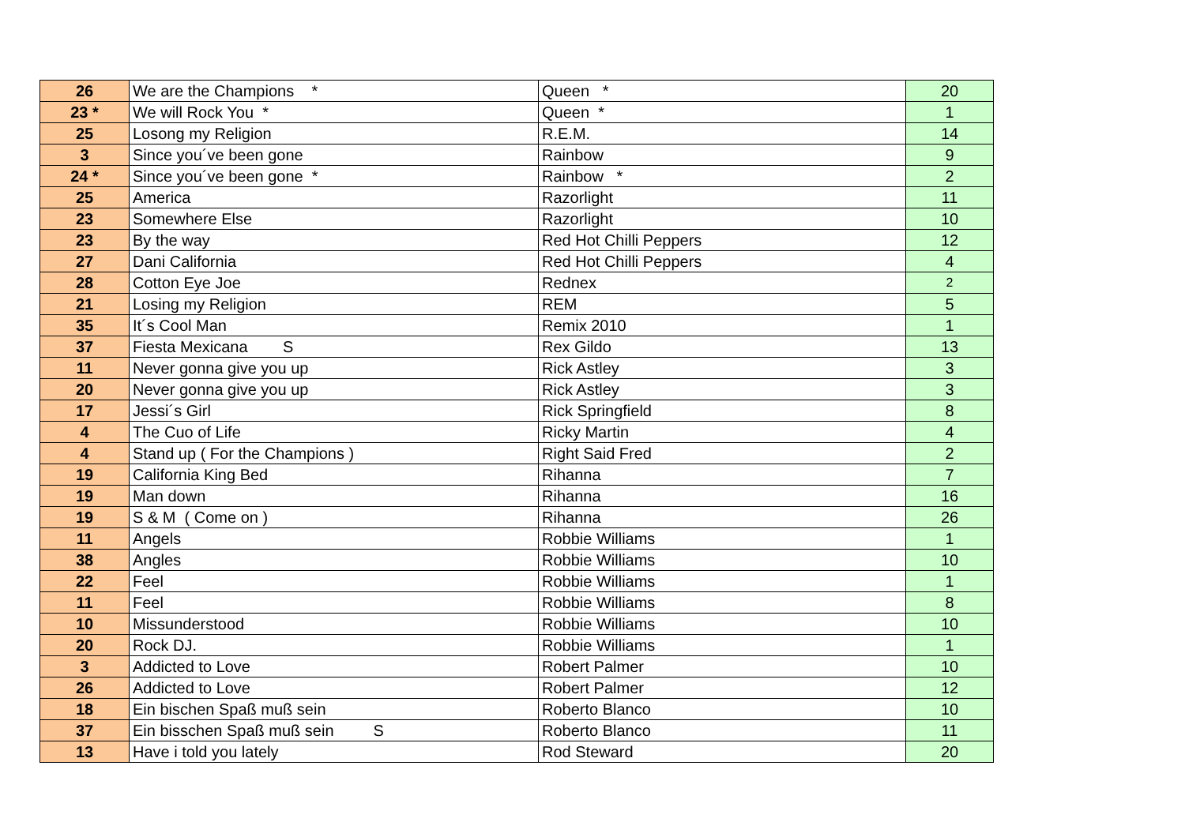| 26 | We are the Champions * | Queen * | 20 |
| 23 * | We will Rock You * | Queen * | 1 |
| 25 | Losong my Religion | R.E.M. | 14 |
| 3 | Since you´ve been gone | Rainbow | 9 |
| 24 * | Since you´ve been gone * | Rainbow * | 2 |
| 25 | America | Razorlight | 11 |
| 23 | Somewhere Else | Razorlight | 10 |
| 23 | By the way | Red Hot Chilli Peppers | 12 |
| 27 | Dani California | Red Hot Chilli Peppers | 4 |
| 28 | Cotton Eye Joe | Rednex | 2 |
| 21 | Losing my Religion | REM | 5 |
| 35 | It´s Cool Man | Remix 2010 | 1 |
| 37 | Fiesta Mexicana S | Rex Gildo | 13 |
| 11 | Never gonna give you up | Rick Astley | 3 |
| 20 | Never gonna give you up | Rick Astley | 3 |
| 17 | Jessi´s Girl | Rick Springfield | 8 |
| 4 | The Cuo of Life | Ricky Martin | 4 |
| 4 | Stand up ( For the Champions ) | Right Said Fred | 2 |
| 19 | California King Bed | Rihanna | 7 |
| 19 | Man down | Rihanna | 16 |
| 19 | S & M ( Come on ) | Rihanna | 26 |
| 11 | Angels | Robbie Williams | 1 |
| 38 | Angles | Robbie Williams | 10 |
| 22 | Feel | Robbie Williams | 1 |
| 11 | Feel | Robbie Williams | 8 |
| 10 | Missunderstood | Robbie Williams | 10 |
| 20 | Rock DJ. | Robbie Williams | 1 |
| 3 | Addicted to Love | Robert Palmer | 10 |
| 26 | Addicted to Love | Robert Palmer | 12 |
| 18 | Ein bischen Spaß muß sein | Roberto Blanco | 10 |
| 37 | Ein bisschen Spaß muß sein S | Roberto Blanco | 11 |
| 13 | Have i told you lately | Rod Steward | 20 |